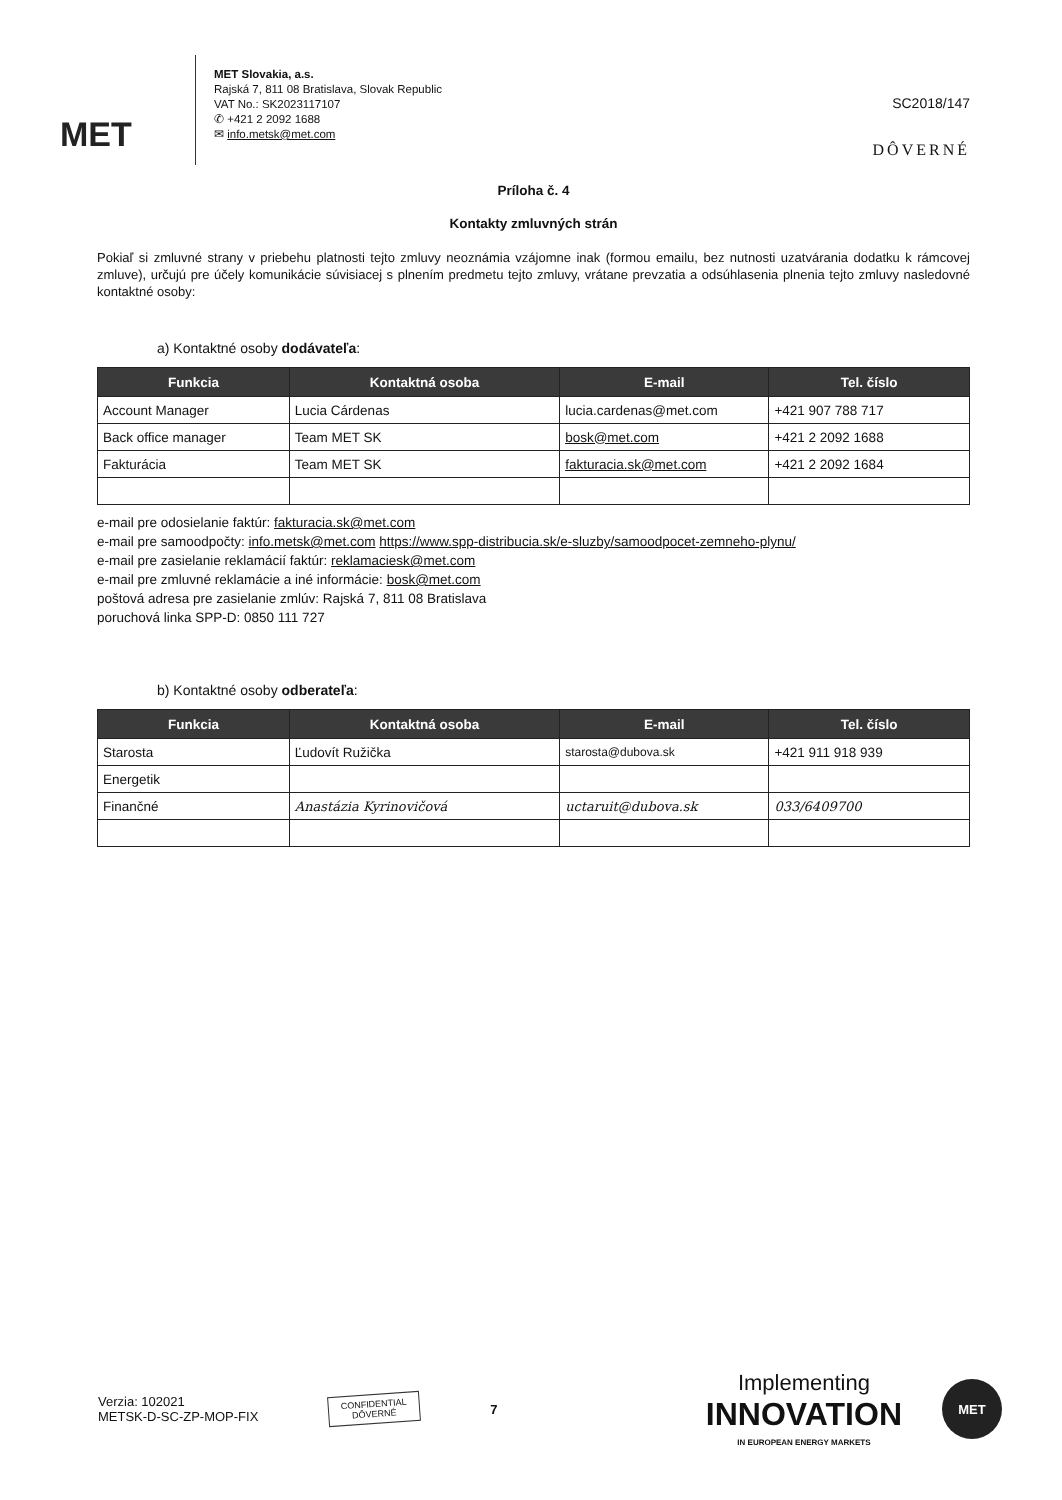MET
MET Slovakia, a.s.
Rajská 7, 811 08 Bratislava, Slovak Republic
VAT No.: SK2023117107
✆ +421 2 2092 1688
✉ info.metsk@met.com
SC2018/147
DÔVERNÉ
Príloha č. 4
Kontakty zmluvných strán
Pokiaľ si zmluvné strany v priebehu platnosti tejto zmluvy neoznámia vzájomne inak (formou emailu, bez nutnosti uzatvárania dodatku k rámcovej zmluve), určujú pre účely komunikácie súvisiacej s plnením predmetu tejto zmluvy, vrátane prevzatia a odsúhlasenia plnenia tejto zmluvy nasledovné kontaktné osoby:
a) Kontaktné osoby dodávateľa:
| Funkcia | Kontaktná osoba | E-mail | Tel. číslo |
| --- | --- | --- | --- |
| Account Manager | Lucia Cárdenas | lucia.cardenas@met.com | +421 907 788 717 |
| Back office manager | Team MET SK | bosk@met.com | +421 2 2092 1688 |
| Fakturácia | Team MET SK | fakturacia.sk@met.com | +421 2 2092 1684 |
e-mail pre odosielanie faktúr: fakturacia.sk@met.com
e-mail pre samoodpočty: info.metsk@met.com https://www.spp-distribucia.sk/e-sluzby/samoodpocet-zemneho-plynu/
e-mail pre zasielanie reklamácií faktúr: reklamaciesk@met.com
e-mail pre zmluvné reklamácie a iné informácie: bosk@met.com
poštová adresa pre zasielanie zmlúv: Rajská 7, 811 08 Bratislava
poruchová linka SPP-D: 0850 111 727
b) Kontaktné osoby odberateľa:
| Funkcia | Kontaktná osoba | E-mail | Tel. číslo |
| --- | --- | --- | --- |
| Starosta | Ľudovít Ružička | starosta@dubova.sk | +421 911 918 939 |
| Energetik | | | |
| Finančné | Anastázia Kyrinovičová | uctaruit@dubova.sk | 033/6409700 |
Verzia: 102021
METSK-D-SC-ZP-MOP-FIX
CONFIDENTIAL
DÔVERNÉ
7
Implementing
INNOVATION
IN EUROPEAN ENERGY MARKETS
MET